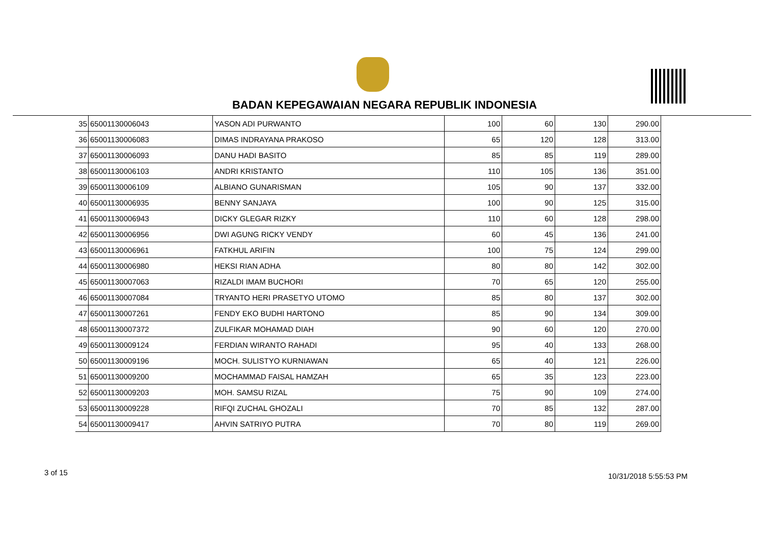BADAN KEPEGAWAIAN NEGARA REPUBLIK INDONESIA
| 35 | 65001130006043 | YASON ADI PURWANTO | 100 | 60 | 130 | 290.00 |
| 36 | 65001130006083 | DIMAS INDRAYANA PRAKOSO | 65 | 120 | 128 | 313.00 |
| 37 | 65001130006093 | DANU HADI BASITO | 85 | 85 | 119 | 289.00 |
| 38 | 65001130006103 | ANDRI KRISTANTO | 110 | 105 | 136 | 351.00 |
| 39 | 65001130006109 | ALBIANO GUNARISMAN | 105 | 90 | 137 | 332.00 |
| 40 | 65001130006935 | BENNY SANJAYA | 100 | 90 | 125 | 315.00 |
| 41 | 65001130006943 | DICKY GLEGAR RIZKY | 110 | 60 | 128 | 298.00 |
| 42 | 65001130006956 | DWI AGUNG RICKY VENDY | 60 | 45 | 136 | 241.00 |
| 43 | 65001130006961 | FATKHUL ARIFIN | 100 | 75 | 124 | 299.00 |
| 44 | 65001130006980 | HEKSI RIAN ADHA | 80 | 80 | 142 | 302.00 |
| 45 | 65001130007063 | RIZALDI IMAM BUCHORI | 70 | 65 | 120 | 255.00 |
| 46 | 65001130007084 | TRYANTO HERI PRASETYO UTOMO | 85 | 80 | 137 | 302.00 |
| 47 | 65001130007261 | FENDY EKO BUDHI HARTONO | 85 | 90 | 134 | 309.00 |
| 48 | 65001130007372 | ZULFIKAR MOHAMAD DIAH | 90 | 60 | 120 | 270.00 |
| 49 | 65001130009124 | FERDIAN WIRANTO RAHADI | 95 | 40 | 133 | 268.00 |
| 50 | 65001130009196 | MOCH. SULISTYO KURNIAWAN | 65 | 40 | 121 | 226.00 |
| 51 | 65001130009200 | MOCHAMMAD FAISAL HAMZAH | 65 | 35 | 123 | 223.00 |
| 52 | 65001130009203 | MOH. SAMSU RIZAL | 75 | 90 | 109 | 274.00 |
| 53 | 65001130009228 | RIFQI ZUCHAL GHOZALI | 70 | 85 | 132 | 287.00 |
| 54 | 65001130009417 | AHVIN SATRIYO PUTRA | 70 | 80 | 119 | 269.00 |
3 of 15 10/31/2018 5:55:53 PM